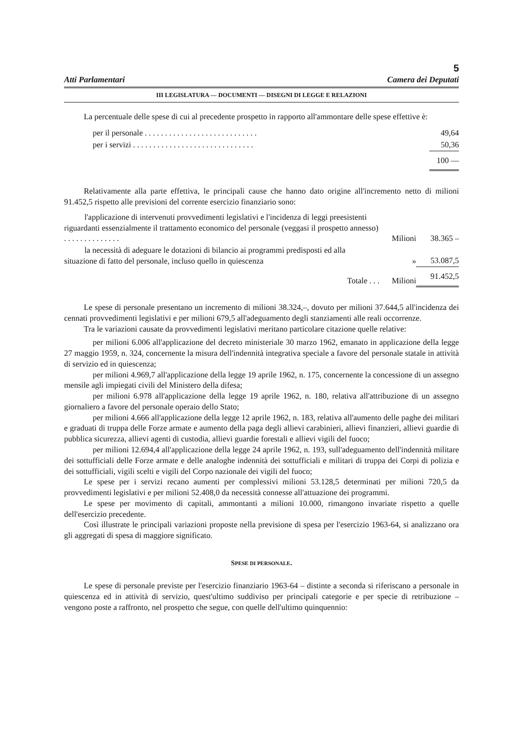5
Atti Parlamentari Camera dei Deputati
III LEGISLATURA — DOCUMENTI — DISEGNI DI LEGGE E RELAZIONI
La percentuale delle spese di cui al precedente prospetto in rapporto all'ammontare delle spese effettive è:
| per il personale . . . . . . . . . . . . . . . . . . . . . . . . . . . . | 49,64 |
| per i servizi . . . . . . . . . . . . . . . . . . . . . . . . . . . . . . | 50,36 |
| | 100 — |
Relativamente alla parte effettiva, le principali cause che hanno dato origine all'incremento netto di milioni 91.452,5 rispetto alle previsioni del corrente esercizio finanziario sono:
| l'applicazione di intervenuti provvedimenti legislativi e l'incidenza di leggi preesistenti riguardanti essenzialmente il trattamento economico del personale (veggasi il prospetto annesso) . . . . . . . . . . . . . . | Milioni | 38.365 – |
| la necessità di adeguare le dotazioni di bilancio ai programmi predisposti ed alla situazione di fatto del personale, incluso quello in quiescenza | » | 53.087,5 |
| Totale . . . | Milioni | 91.452,5 |
Le spese di personale presentano un incremento di milioni 38.324,–, dovuto per milioni 37.644,5 all'incidenza dei cennati provvedimenti legislativi e per milioni 679,5 all'adeguamento degli stanziamenti alle reali occorrenze.
Tra le variazioni causate da provvedimenti legislativi meritano particolare citazione quelle relative:
per milioni 6.006 all'applicazione del decreto ministeriale 30 marzo 1962, emanato in applicazione della legge 27 maggio 1959, n. 324, concernente la misura dell'indennità integrativa speciale a favore del personale statale in attività di servizio ed in quiescenza;
per milioni 4.969,7 all'applicazione della legge 19 aprile 1962, n. 175, concernente la concessione di un assegno mensile agli impiegati civili del Ministero della difesa;
per milioni 6.978 all'applicazione della legge 19 aprile 1962, n. 180, relativa all'attribuzione di un assegno giornaliero a favore del personale operaio dello Stato;
per milioni 4.666 all'applicazione della legge 12 aprile 1962, n. 183, relativa all'aumento delle paghe dei militari e graduati di truppa delle Forze armate e aumento della paga degli allievi carabinieri, allievi finanzieri, allievi guardie di pubblica sicurezza, allievi agenti di custodia, allievi guardie forestali e allievi vigili del fuoco;
per milioni 12.694,4 all'applicazione della legge 24 aprile 1962, n. 193, sull'adeguamento dell'indennità militare dei sottufficiali delle Forze armate e delle analoghe indennità dei sottufficiali e militari di truppa dei Corpi di polizia e dei sottufficiali, vigili scelti e vigili del Corpo nazionale dei vigili del fuoco;
Le spese per i servizi recano aumenti per complessivi milioni 53.128,5 determinati per milioni 720,5 da provvedimenti legislativi e per milioni 52.408,0 da necessità connesse all'attuazione dei programmi.
Le spese per movimento di capitali, ammontanti a milioni 10.000, rimangono invariate rispetto a quelle dell'esercizio precedente.
Così illustrate le principali variazioni proposte nella previsione di spesa per l'esercizio 1963-64, si analizzano ora gli aggregati di spesa di maggiore significato.
SPESE DI PERSONALE.
Le spese di personale previste per l'esercizio finanziario 1963-64 – distinte a seconda si riferiscano a personale in quiescenza ed in attività di servizio, quest'ultimo suddiviso per principali categorie e per specie di retribuzione – vengono poste a raffronto, nel prospetto che segue, con quelle dell'ultimo quinquennio: